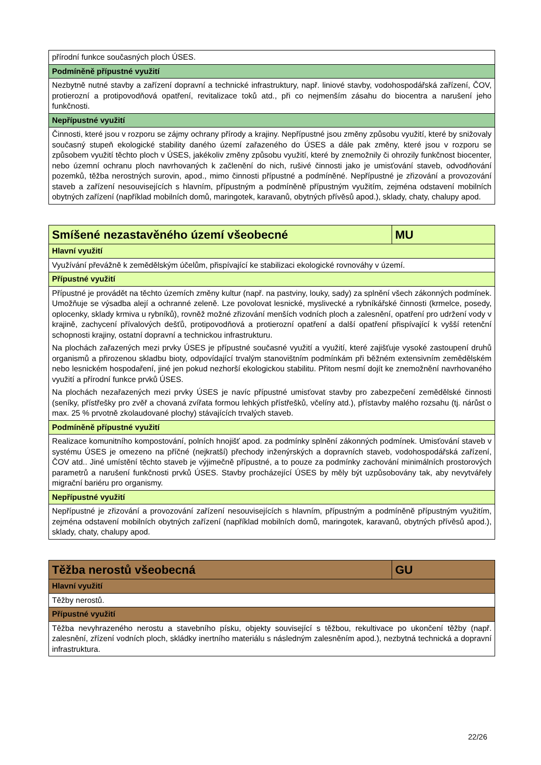| přírodní funkce současných ploch ÚSES. |
| Podmíněně přípustné využití |
| Nezbytně nutné stavby a zařízení dopravní a technické infrastruktury, např. liniové stavby, vodohospodářská zařízení, ČOV, protierozní a protipovodňová opatření, revitalizace toků atd., při co nejmenším zásahu do biocentra a narušení jeho funkčnosti. |
| Nepřípustné využití |
| Činnosti, které jsou v rozporu se zájmy ochrany přírody a krajiny. Nepřípustné jsou změny způsobu využití, které by snižovaly současný stupeň ekologické stability daného území zařazeného do ÚSES a dále pak změny, které jsou v rozporu se způsobem využití těchto ploch v ÚSES, jakékoliv změny způsobu využití, které by znemožnily či ohrozily funkčnost biocenter, nebo územní ochranu ploch navrhovaných k začlenění do nich, rušivé činnosti jako je umisťování staveb, odvodňování pozemků, těžba nerostných surovin, apod., mimo činnosti přípustné a podmíněné. Nepřípustné je zřizování a provozování staveb a zařízení nesouvisejících s hlavním, přípustným a podmíněně přípustným využitím, zejména odstavení mobilních obytných zařízení (například mobilních domů, maringotek, karavanů, obytných přívěsů apod.), sklady, chaty, chalupy apod. |
| Smíšené nezastavěného území všeobecné | MU |
| --- | --- |
| Hlavní využití | |
| Využívání převážně k zemědělským účelům, přispívající ke stabilizaci ekologické rovnováhy v území. | |
| Přípustné využití | |
| Přípustné je provádět na těchto územích změny kultur (např. na pastviny, louky, sady) za splnění všech zákonných podmínek. Umožňuje se výsadba alejí a ochranné zeleně. Lze povolovat lesnické, myslivecké a rybníkářské činnosti (krmelce, posedy, oplocenky, sklady krmiva u rybníků), rovněž možné zřizování menších vodních ploch a zalesnění, opatření pro udržení vody v krajině, zachycení přívalových dešťů, protipovodňová a protierozní opatření a další opatření přispívající k vyšší retenční schopnosti krajiny, ostatní dopravní a technickou infrastrukturu. Na plochách zařazených mezi prvky ÚSES je přípustné současné využití a využití, které zajišťuje vysoké zastoupení druhů organismů a přirozenou skladbu bioty, odpovídající trvalým stanovištním podmínkám při běžném extensivním zemědělském nebo lesnickém hospodaření, jiné jen pokud nezhorší ekologickou stabilitu. Přitom nesmí dojít ke znemožnění navrhovaného využití a přírodní funkce prvků ÚSES. Na plochách nezařazených mezi prvky ÚSES je navíc přípustné umisťovat stavby pro zabezpečení zemědělské činnosti (seníky, přístřešky pro zvěř a chovaná zvířata formou lehkých přístřešků, včelíny atd.), přístavby malého rozsahu (tj. nárůst o max. 25 % prvotně zkolaudované plochy) stávajících trvalých staveb. | |
| Podmíněně přípustné využití | |
| Realizace komunitního kompostování, polních hnojišť apod. za podmínky splnění zákonných podmínek. Umisťování staveb v systému ÚSES je omezeno na příčné (nejkratší) přechody inženýrských a dopravních staveb, vodohospodářská zařízení, ČOV atd.. Jiné umístění těchto staveb je výjimečně přípustné, a to pouze za podmínky zachování minimálních prostorových parametrů a narušení funkčnosti prvků ÚSES. Stavby procházející ÚSES by měly být uzpůsobovány tak, aby nevytvářely migrační bariéru pro organismy. | |
| Nepřípustné využití | |
| Nepřípustné je zřizování a provozování zařízení nesouvisejících s hlavním, přípustným a podmíněně přípustným využitím, zejména odstavení mobilních obytných zařízení (například mobilních domů, maringotek, karavanů, obytných přívěsů apod.), sklady, chaty, chalupy apod. | |
| Těžba nerostů všeobecná | GU |
| --- | --- |
| Hlavní využití | |
| Těžby nerostů. | |
| Přípustné využití | |
| Těžba nevyhrazeného nerostu a stavebního písku, objekty související s těžbou, rekultivace po ukončení těžby (např. zalesnění, zřízení vodních ploch, skládky inertního materiálu s následným zalesněním apod.), nezbytná technická a dopravní infrastruktura. | |
22/26